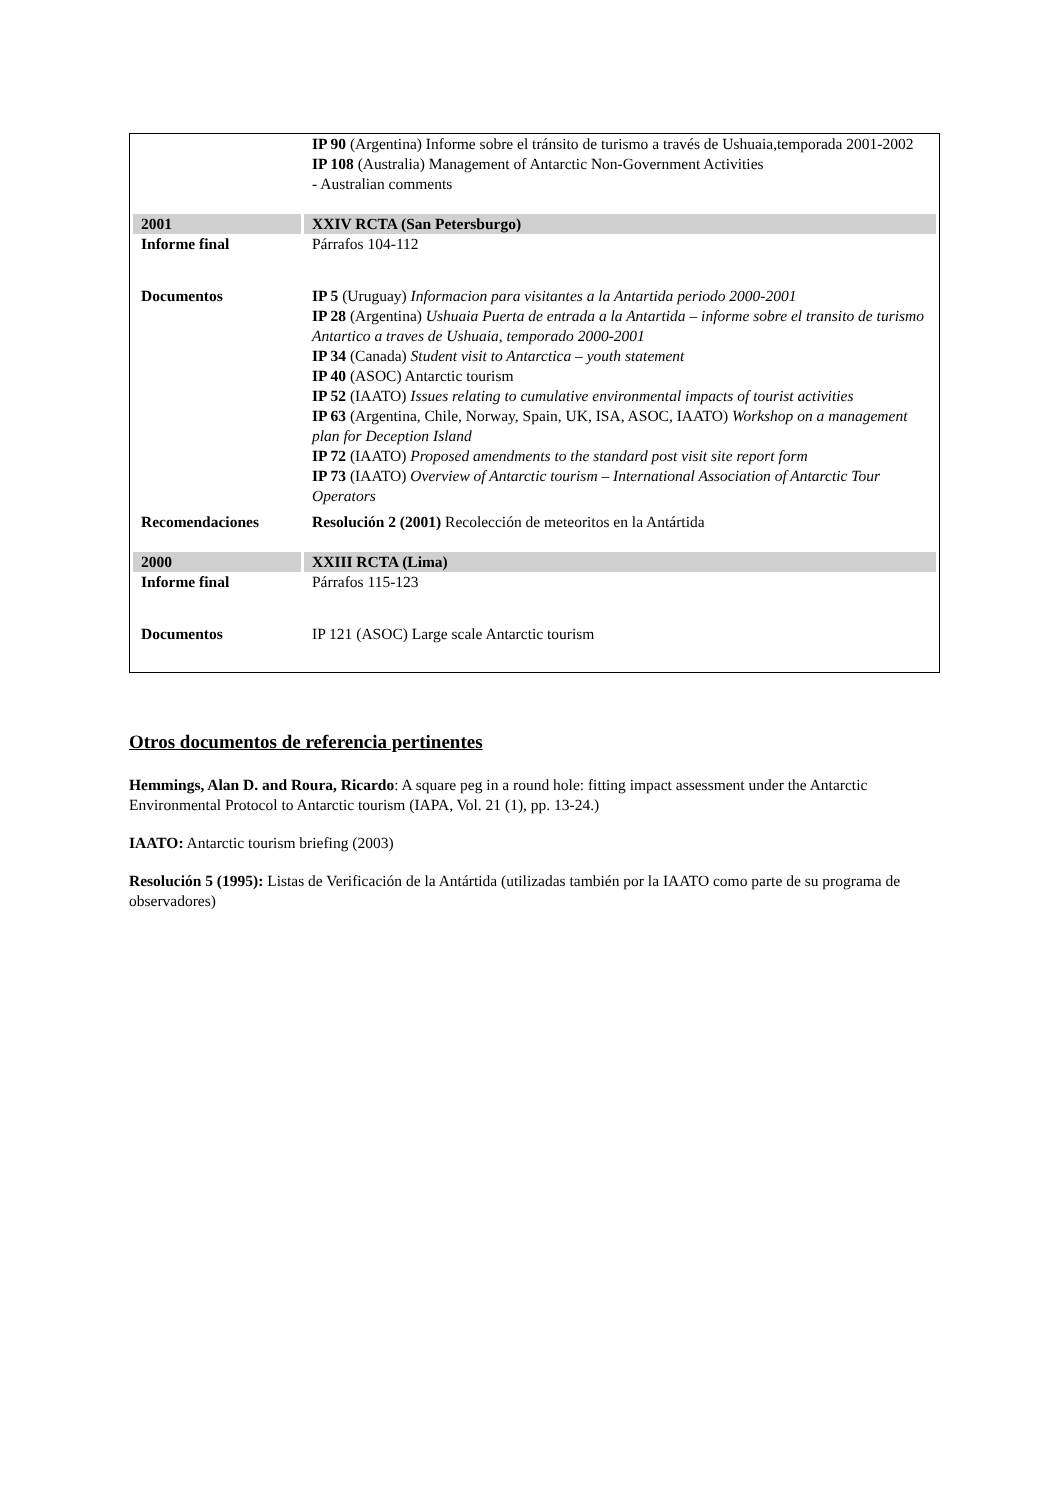| | IP 90 (Argentina) Informe sobre el tránsito de turismo a través de Ushuaia,temporada 2001-2002 IP 108 (Australia) Management of Antarctic Non-Government Activities - Australian comments |
| 2001 | XXIV RCTA (San Petersburgo) |
| Informe final | Párrafos 104-112 |
| Documentos | IP 5 (Uruguay) Informacion para visitantes a la Antartida periodo 2000-2001 IP 28 (Argentina) Ushuaia Puerta de entrada a la Antartida – informe sobre el transito de turismo Antartico a traves de Ushuaia, temporado 2000-2001 IP 34 (Canada) Student visit to Antarctica – youth statement IP 40 (ASOC) Antarctic tourism IP 52 (IAATO) Issues relating to cumulative environmental impacts of tourist activities IP 63 (Argentina, Chile, Norway, Spain, UK, ISA, ASOC, IAATO) Workshop on a management plan for Deception Island IP 72 (IAATO) Proposed amendments to the standard post visit site report form IP 73 (IAATO) Overview of Antarctic tourism – International Association of Antarctic Tour Operators |
| Recomendaciones | Resolución 2 (2001) Recolección de meteoritos en la Antártida |
| 2000 | XXIII RCTA (Lima) |
| Informe final | Párrafos 115-123 |
| Documentos | IP 121 (ASOC) Large scale Antarctic tourism |
Otros documentos de referencia pertinentes
Hemmings, Alan D. and Roura, Ricardo: A square peg in a round hole: fitting impact assessment under the Antarctic Environmental Protocol to Antarctic tourism (IAPA, Vol. 21 (1), pp. 13-24.)
IAATO: Antarctic tourism briefing (2003)
Resolución 5 (1995): Listas de Verificación de la Antártida (utilizadas también por la IAATO como parte de su programa de observadores)